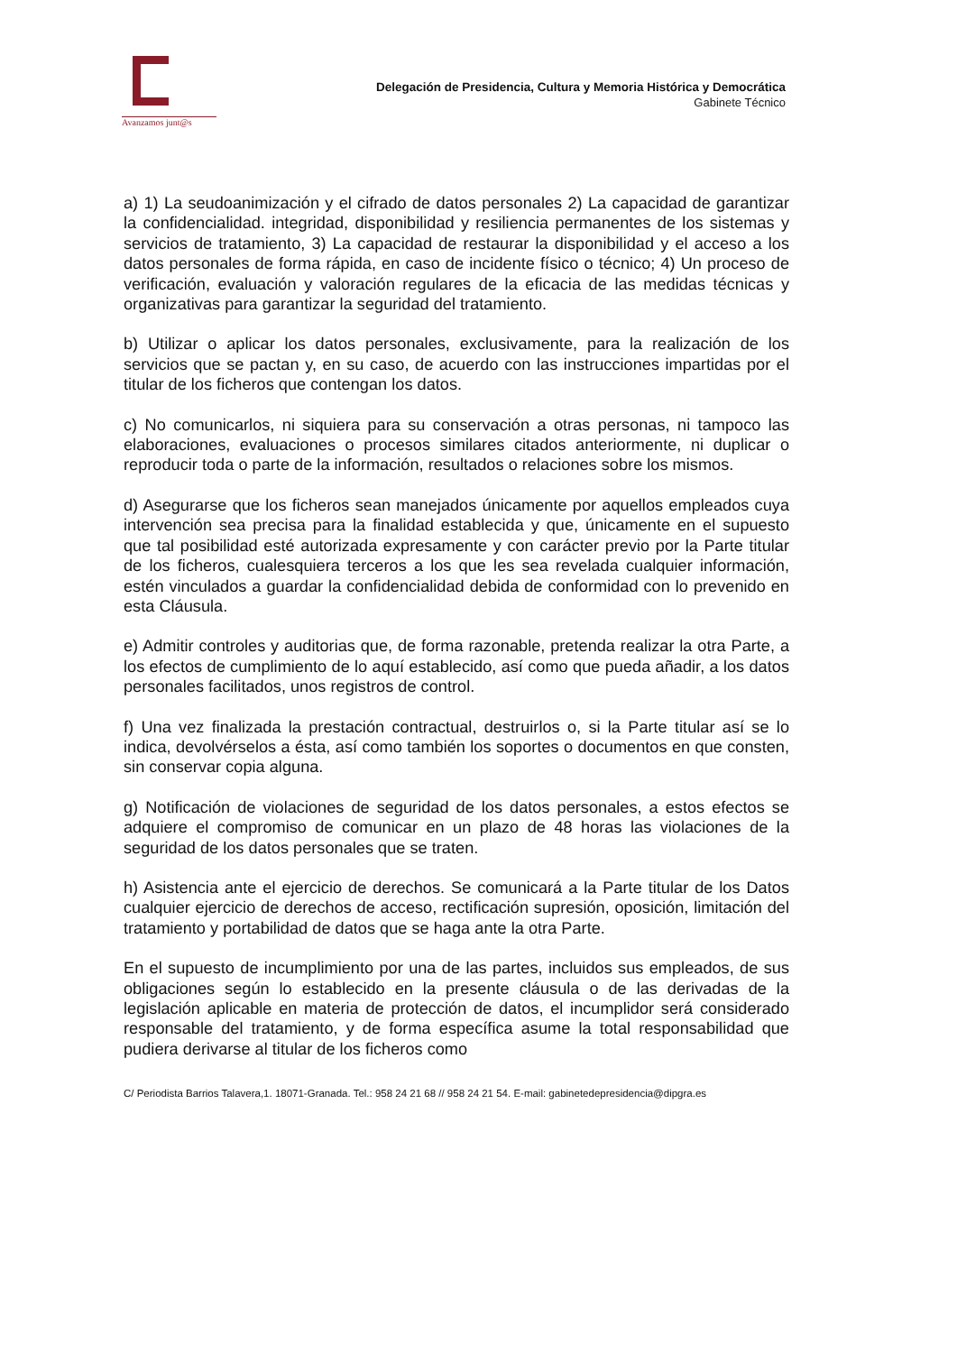Avanzamos junt@s
Delegación de Presidencia, Cultura y Memoria Histórica y Democrática
Gabinete Técnico
a) 1) La seudoanimización y el cifrado de datos personales 2) La capacidad de garantizar la confidencialidad. integridad, disponibilidad y resiliencia permanentes de los sistemas y servicios de tratamiento, 3) La capacidad de restaurar la disponibilidad y el acceso a los datos personales de forma rápida, en caso de incidente físico o técnico; 4) Un proceso de verificación, evaluación y valoración regulares de la eficacia de las medidas técnicas y organizativas para garantizar la seguridad del tratamiento.
b) Utilizar o aplicar los datos personales, exclusivamente, para la realización de los servicios que se pactan y, en su caso, de acuerdo con las instrucciones impartidas por el titular de los ficheros que contengan los datos.
c) No comunicarlos, ni siquiera para su conservación a otras personas, ni tampoco las elaboraciones, evaluaciones o procesos similares citados anteriormente, ni duplicar o reproducir toda o parte de la información, resultados o relaciones sobre los mismos.
d) Asegurarse que los ficheros sean manejados únicamente por aquellos empleados cuya intervención sea precisa para la finalidad establecida y que, únicamente en el supuesto que tal posibilidad esté autorizada expresamente y con carácter previo por la Parte titular de los ficheros, cualesquiera terceros a los que les sea revelada cualquier información, estén vinculados a guardar la confidencialidad debida de conformidad con lo prevenido en esta Cláusula.
e) Admitir controles y auditorias que, de forma razonable, pretenda realizar la otra Parte, a los efectos de cumplimiento de lo aquí establecido, así como que pueda añadir, a los datos personales facilitados, unos registros de control.
f) Una vez finalizada la prestación contractual, destruirlos o, si la Parte titular así se lo indica, devolvérselos a ésta, así como también los soportes o documentos en que consten, sin conservar copia alguna.
g) Notificación de violaciones de seguridad de los datos personales, a estos efectos se adquiere el compromiso de comunicar en un plazo de 48 horas las violaciones de la seguridad de los datos personales que se traten.
h) Asistencia ante el ejercicio de derechos. Se comunicará a la Parte titular de los Datos cualquier ejercicio de derechos de acceso, rectificación supresión, oposición, limitación del tratamiento y portabilidad de datos que se haga ante la otra Parte.
En el supuesto de incumplimiento por una de las partes, incluidos sus empleados, de sus obligaciones según lo establecido en la presente cláusula o de las derivadas de la legislación aplicable en materia de protección de datos, el incumplidor será considerado responsable del tratamiento, y de forma específica asume la total responsabilidad que pudiera derivarse al titular de los ficheros como
C/ Periodista Barrios Talavera,1. 18071-Granada. Tel.: 958 24 21 68 // 958 24 21 54. E-mail: gabinetedepresidencia@dipgra.es